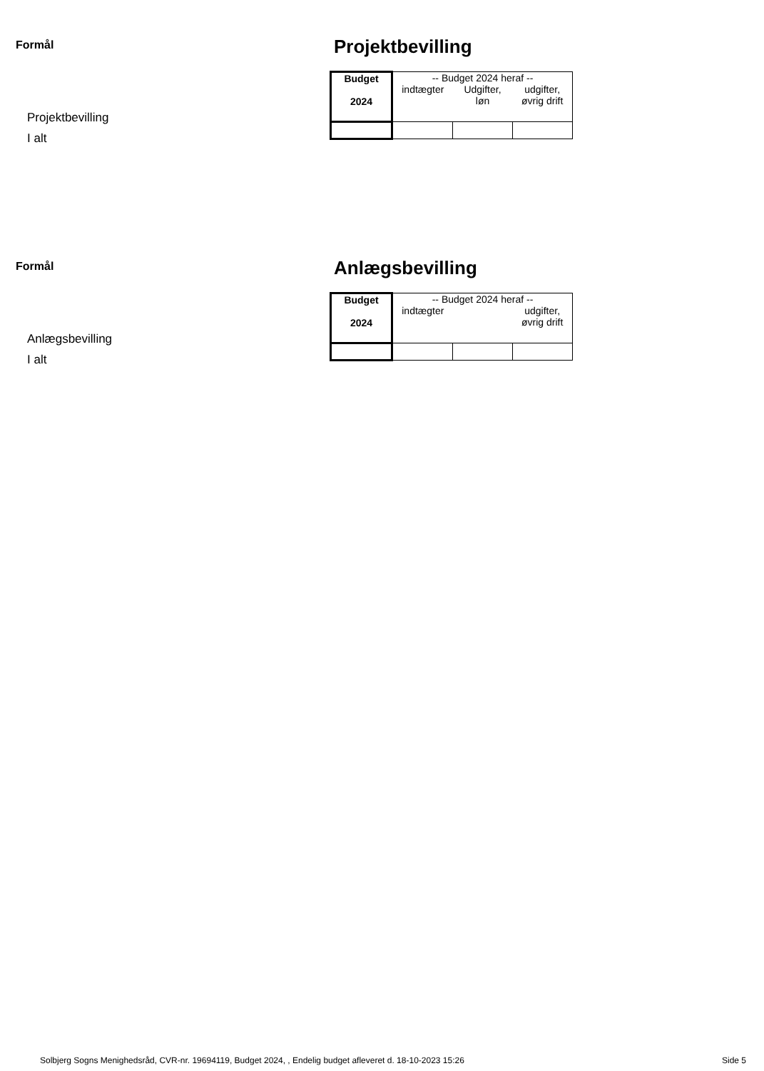Formål
Projektbevilling
I alt
Projektbevilling
| Budget 2024 | -- Budget 2024 heraf -- indtægter Udgifter, løn udgifter, øvrig drift | | |
Formål
Anlægsbevilling
I alt
Anlægsbevilling
| Budget 2024 | -- Budget 2024 heraf -- indtægter udgifter, øvrig drift | | |
Solbjerg Sogns Menighedsråd, CVR-nr. 19694119, Budget 2024, , Endelig budget afleveret d. 18-10-2023 15:26 Side 5